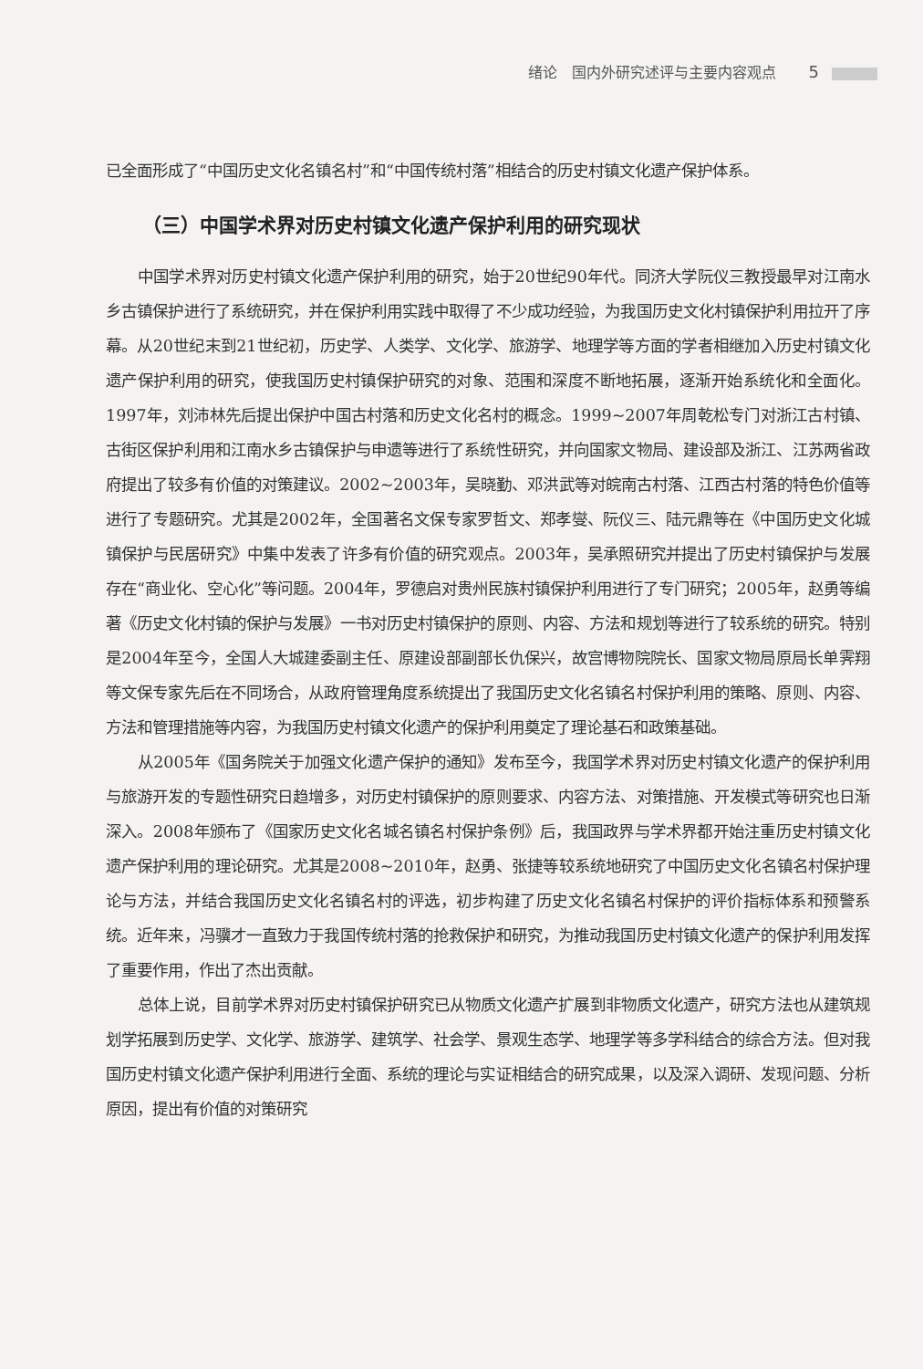绪论　国内外研究述评与主要内容观点 5
已全面形成了“中国历史文化名镇名村”和“中国传统村落”相结合的历史村镇文化遗产保护体系。
（三）中国学术界对历史村镇文化遗产保护利用的研究现状
中国学术界对历史村镇文化遗产保护利用的研究，始于20世纪90年代。同济大学阮仪三教授最早对江南水乡古镇保护进行了系统研究，并在保护利用实践中取得了不少成功经验，为我国历史文化村镇保护利用拉开了序幕。从20世纪末到21世纪初，历史学、人类学、文化学、旅游学、地理学等方面的学者相继加入历史村镇文化遗产保护利用的研究，使我国历史村镇保护研究的对象、范围和深度不断地拓展，逐渐开始系统化和全面化。1997年，刘沛林先后提出保护中国古村落和历史文化名村的概念。1999~2007年周乾松专门对浙江古村镇、古街区保护利用和江南水乡古镇保护与申遗等进行了系统性研究，并向国家文物局、建设部及浙江、江苏两省政府提出了较多有价值的对策建议。2002~2003年，吴晓勤、邓洪武等对皖南古村落、江西古村落的特色价值等进行了专题研究。尤其是2002年，全国著名文保专家罗哲文、郑孝燮、阮仪三、陆元鼎等在《中国历史文化城镇保护与民居研究》中集中发表了许多有价值的研究观点。2003年，吴承照研究并提出了历史村镇保护与发展存在“商业化、空心化”等问题。2004年，罗德启对贵州民族村镇保护利用进行了专门研究；2005年，赵勇等编著《历史文化村镇的保护与发展》一书对历史村镇保护的原则、内容、方法和规划等进行了较系统的研究。特别是2004年至今，全国人大城建委副主任、原建设部副部长仇保兴，故宫博物院院长、国家文物局原局长单霁翔等文保专家先后在不同场合，从政府管理角度系统提出了我国历史文化名镇名村保护利用的策略、原则、内容、方法和管理措施等内容，为我国历史村镇文化遗产的保护利用奠定了理论基石和政策基础。
从2005年《国务院关于加强文化遗产保护的通知》发布至今，我国学术界对历史村镇文化遗产的保护利用与旅游开发的专题性研究日趋增多，对历史村镇保护的原则要求、内容方法、对策措施、开发模式等研究也日渐深入。2008年颁布了《国家历史文化名城名镇名村保护条例》后，我国政界与学术界都开始注重历史村镇文化遗产保护利用的理论研究。尤其是2008~2010年，赵勇、张捷等较系统地研究了中国历史文化名镇名村保护理论与方法，并结合我国历史文化名镇名村的评选，初步构建了历史文化名镇名村保护的评价指标体系和预警系统。近年来，冯骥才一直致力于我国传统村落的抢救保护和研究，为推动我国历史村镇文化遗产的保护利用发挥了重要作用，作出了杰出贡献。
总体上说，目前学术界对历史村镇保护研究已从物质文化遗产扩展到非物质文化遗产，研究方法也从建筑规划学拓展到历史学、文化学、旅游学、建筑学、社会学、景观生态学、地理学等多学科结合的综合方法。但对我国历史村镇文化遗产保护利用进行全面、系统的理论与实证相结合的研究成果，以及深入调研、发现问题、分析原因，提出有价值的对策研究